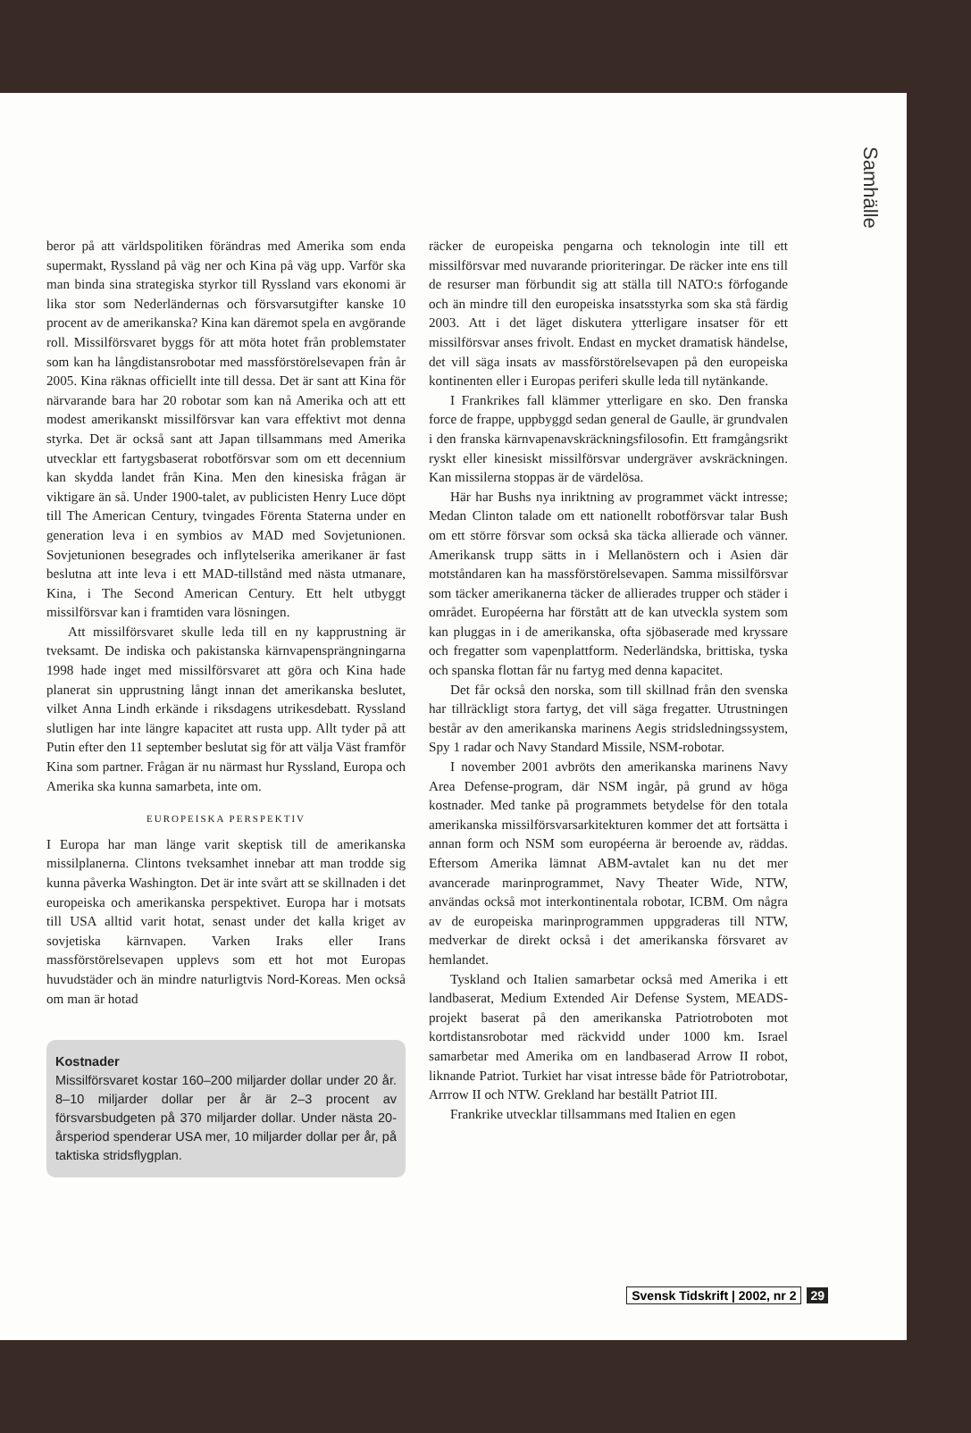Samhälle
beror på att världspolitiken förändras med Amerika som enda supermakt, Ryssland på väg ner och Kina på väg upp. Varför ska man binda sina strategiska styrkor till Ryssland vars ekonomi är lika stor som Nederländernas och försvarsutgifter kanske 10 procent av de amerikanska? Kina kan däremot spela en avgörande roll. Missilförsvaret byggs för att möta hotet från problemstater som kan ha långdistansrobotar med massförstörelsevapen från år 2005. Kina räknas officiellt inte till dessa. Det är sant att Kina för närvarande bara har 20 robotar som kan nå Amerika och att ett modest amerikanskt missilförsvar kan vara effektivt mot denna styrka. Det är också sant att Japan tillsammans med Amerika utvecklar ett fartygsbaserat robotförsvar som om ett decennium kan skydda landet från Kina. Men den kinesiska frågan är viktigare än så. Under 1900-talet, av publicisten Henry Luce döpt till The American Century, tvingades Förenta Staterna under en generation leva i en symbios av MAD med Sovjetunionen. Sovjetunionen besegrades och inflytelserika amerikaner är fast beslutna att inte leva i ett MAD-tillstånd med nästa utmanare, Kina, i The Second American Century. Ett helt utbyggt missilförsvar kan i framtiden vara lösningen.
Att missilförsvaret skulle leda till en ny kapprustning är tveksamt. De indiska och pakistanska kärnvapensprängningarna 1998 hade inget med missilförsvaret att göra och Kina hade planerat sin upprustning långt innan det amerikanska beslutet, vilket Anna Lindh erkände i riksdagens utrikesdebatt. Ryssland slutligen har inte längre kapacitet att rusta upp. Allt tyder på att Putin efter den 11 september beslutat sig för att välja Väst framför Kina som partner. Frågan är nu närmast hur Ryssland, Europa och Amerika ska kunna samarbeta, inte om.
EUROPEISKA PERSPEKTIV
I Europa har man länge varit skeptisk till de amerikanska missilplanerna. Clintons tveksamhet innebar att man trodde sig kunna påverka Washington. Det är inte svårt att se skillnaden i det europeiska och amerikanska perspektivet. Europa har i motsats till USA alltid varit hotat, senast under det kalla kriget av sovjetiska kärnvapen. Varken Iraks eller Irans massförstörelsevapen upplevs som ett hot mot Europas huvudstäder och än mindre naturligtvis Nord-Koreas. Men också om man är hotad
Kostnader
Missilförsvaret kostar 160–200 miljarder dollar under 20 år. 8–10 miljarder dollar per år är 2–3 procent av försvarsbudgeten på 370 miljarder dollar. Under nästa 20-årsperiod spenderar USA mer, 10 miljarder dollar per år, på taktiska stridsflygplan.
räcker de europeiska pengarna och teknologin inte till ett missilförsvar med nuvarande prioriteringar. De räcker inte ens till de resurser man förbundit sig att ställa till NATO:s förfogande och än mindre till den europeiska insatsstyrka som ska stå färdig 2003. Att i det läget diskutera ytterligare insatser för ett missilförsvar anses frivolt. Endast en mycket dramatisk händelse, det vill säga insats av massförstörelsevapen på den europeiska kontinenten eller i Europas periferi skulle leda till nytänkande.
I Frankrikes fall klämmer ytterligare en sko. Den franska force de frappe, uppbyggd sedan general de Gaulle, är grundvalen i den franska kärnvapenavskräckningsfilosofin. Ett framgångsrikt ryskt eller kinesiskt missilförsvar undergräver avskräckningen. Kan missilerna stoppas är de värdelösa.
Här har Bushs nya inriktning av programmet väckt intresse; Medan Clinton talade om ett nationellt robotförsvar talar Bush om ett större försvar som också ska täcka allierade och vänner. Amerikansk trupp sätts in i Mellanöstern och i Asien där motståndaren kan ha massförstörelsevapen. Samma missilförsvar som täcker amerikanerna täcker de allierades trupper och städer i området. Européerna har förstått att de kan utveckla system som kan pluggas in i de amerikanska, ofta sjöbaserade med kryssare och fregatter som vapenplattform. Nederländska, brittiska, tyska och spanska flottan får nu fartyg med denna kapacitet.
Det får också den norska, som till skillnad från den svenska har tillräckligt stora fartyg, det vill säga fregatter. Utrustningen består av den amerikanska marinens Aegis stridsledningssystem, Spy 1 radar och Navy Standard Missile, NSM-robotar.
I november 2001 avbröts den amerikanska marinens Navy Area Defense-program, där NSM ingår, på grund av höga kostnader. Med tanke på programmets betydelse för den totala amerikanska missilförsvarsarkitekturen kommer det att fortsätta i annan form och NSM som européerna är beroende av, räddas. Eftersom Amerika lämnat ABM-avtalet kan nu det mer avancerade marinprogrammet, Navy Theater Wide, NTW, användas också mot interkontinentala robotar, ICBM. Om några av de europeiska marinprogrammen uppgraderas till NTW, medverkar de direkt också i det amerikanska försvaret av hemlandet.
Tyskland och Italien samarbetar också med Amerika i ett landbaserat, Medium Extended Air Defense System, MEADS-projekt baserat på den amerikanska Patriotroboten mot kortdistansrobotar med räckvidd under 1000 km. Israel samarbetar med Amerika om en landbaserad Arrow II robot, liknande Patriot. Turkiet har visat intresse både för Patriotrobotar, Arrrow II och NTW. Grekland har beställt Patriot III.
Frankrike utvecklar tillsammans med Italien en egen
Svensk Tidskrift | 2002, nr 2 29